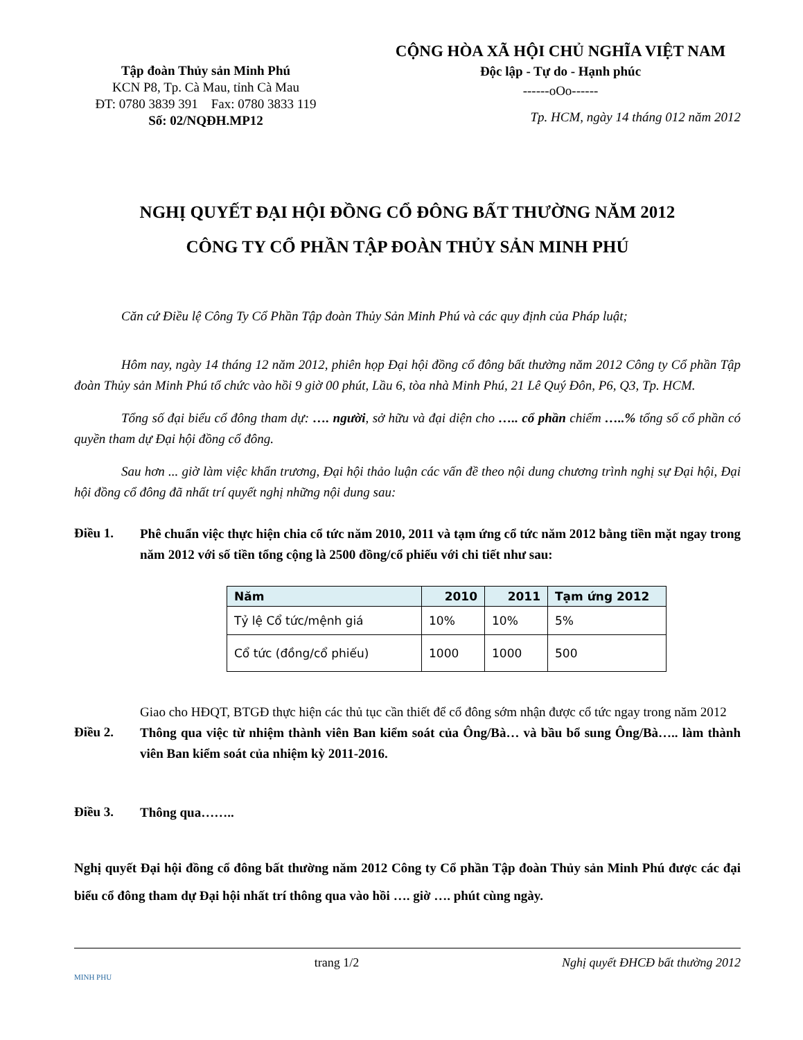Tập đoàn Thủy sản Minh Phú
KCN P8, Tp. Cà Mau, tỉnh Cà Mau
ĐT: 0780 3839 391 Fax: 0780 3833 119
Số: 02/NQĐH.MP12
CỘNG HÒA XÃ HỘI CHỦ NGHĨA VIỆT NAM
Độc lập - Tự do - Hạnh phúc
------oOo------
Tp. HCM, ngày 14 tháng 012 năm 2012
NGHỊ QUYẾT ĐẠI HỘI ĐỒNG CỔ ĐÔNG BẤT THƯỜNG NĂM 2012
CÔNG TY CỔ PHẦN TẬP ĐOÀN THỦY SẢN MINH PHÚ
Căn cứ Điều lệ Công Ty Cổ Phần Tập đoàn Thủy Sản Minh Phú và các quy định của Pháp luật;
Hôm nay, ngày 14 tháng 12 năm 2012, phiên họp Đại hội đồng cổ đông bất thường năm 2012 Công ty Cổ phần Tập đoàn Thủy sản Minh Phú tổ chức vào hồi 9 giờ 00 phút, Lầu 6, tòa nhà Minh Phú, 21 Lê Quý Đôn, P6, Q3, Tp. HCM.
Tổng số đại biểu cổ đông tham dự: …. người, sở hữu và đại diện cho ….. cổ phần chiếm …..% tổng số cổ phần có quyền tham dự Đại hội đồng cổ đông.
Sau hơn ... giờ làm việc khẩn trương, Đại hội thảo luận các vấn đề theo nội dung chương trình nghị sự Đại hội, Đại hội đồng cổ đông đã nhất trí quyết nghị những nội dung sau:
Điều 1.
Phê chuẩn việc thực hiện chia cổ tức năm 2010, 2011 và tạm ứng cổ tức năm 2012 bằng tiền mặt ngay trong năm 2012 với số tiền tổng cộng là 2500 đồng/cổ phiếu với chi tiết như sau:
| Năm | 2010 | 2011 | Tạm ứng 2012 |
| --- | --- | --- | --- |
| Tỷ lệ Cổ tức/mệnh giá | 10% | 10% | 5% |
| Cổ tức (đồng/cổ phiếu) | 1000 | 1000 | 500 |
Giao cho HĐQT, BTGĐ thực hiện các thủ tục cần thiết để cổ đông sớm nhận được cổ tức ngay trong năm 2012
Điều 2.
Thông qua việc từ nhiệm thành viên Ban kiểm soát của Ông/Bà… và bầu bổ sung Ông/Bà….. làm thành viên Ban kiểm soát của nhiệm kỳ 2011-2016.
Điều 3.
Thông qua……..
Nghị quyết Đại hội đồng cổ đông bất thường năm 2012 Công ty Cổ phần Tập đoàn Thủy sản Minh Phú được các đại biểu cổ đông tham dự Đại hội nhất trí thông qua vào hồi …. giờ …. phút cùng ngày.
MINH PHU trang 1/2 Nghị quyết ĐHCĐ bất thường 2012